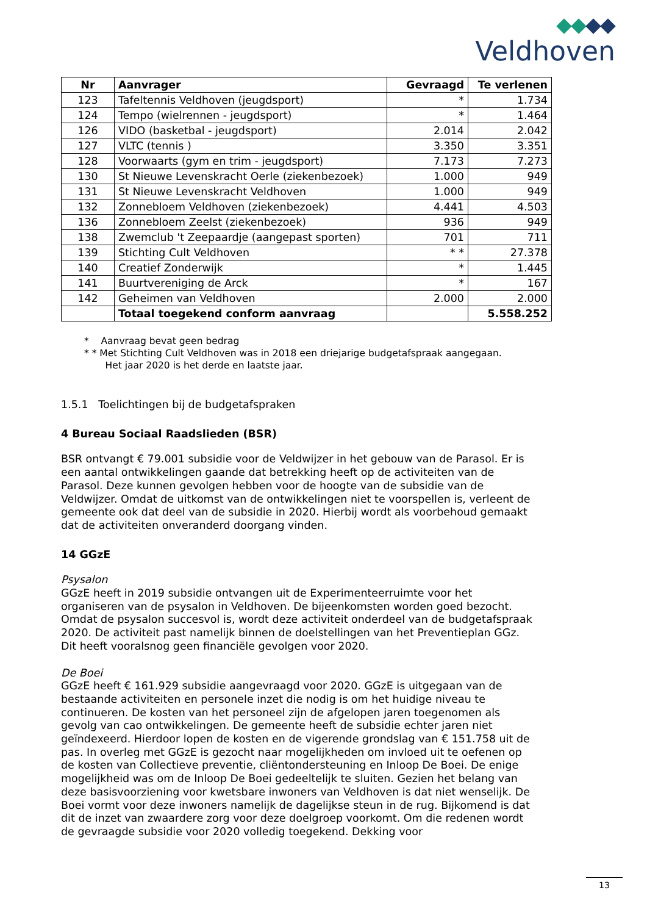Veldhoven
| Nr | Aanvrager | Gevraagd | Te verlenen |
| --- | --- | --- | --- |
| 123 | Tafeltennis Veldhoven (jeugdsport) | * | 1.734 |
| 124 | Tempo (wielrennen - jeugdsport) | * | 1.464 |
| 126 | VIDO (basketbal - jeugdsport) | 2.014 | 2.042 |
| 127 | VLTC (tennis ) | 3.350 | 3.351 |
| 128 | Voorwaarts (gym en trim - jeugdsport) | 7.173 | 7.273 |
| 130 | St Nieuwe Levenskracht Oerle (ziekenbezoek) | 1.000 | 949 |
| 131 | St Nieuwe Levenskracht Veldhoven | 1.000 | 949 |
| 132 | Zonnebloem Veldhoven (ziekenbezoek) | 4.441 | 4.503 |
| 136 | Zonnebloem Zeelst (ziekenbezoek) | 936 | 949 |
| 138 | Zwemclub 't Zeepaardje (aangepast sporten) | 701 | 711 |
| 139 | Stichting Cult Veldhoven | * * | 27.378 |
| 140 | Creatief Zonderwijk | * | 1.445 |
| 141 | Buurtvereniging de Arck | * | 167 |
| 142 | Geheimen van Veldhoven | 2.000 | 2.000 |
| | Totaal toegekend conform aanvraag | | 5.558.252 |
* Aanvraag bevat geen bedrag
* * Met Stichting Cult Veldhoven was in 2018 een driejarige budgetafspraak aangegaan.
Het jaar 2020 is het derde en laatste jaar.
1.5.1 Toelichtingen bij de budgetafspraken
4 Bureau Sociaal Raadslieden (BSR)
BSR ontvangt € 79.001 subsidie voor de Veldwijzer in het gebouw van de Parasol. Er is een aantal ontwikkelingen gaande dat betrekking heeft op de activiteiten van de Parasol. Deze kunnen gevolgen hebben voor de hoogte van de subsidie van de Veldwijzer. Omdat de uitkomst van de ontwikkelingen niet te voorspellen is, verleent de gemeente ook dat deel van de subsidie in 2020. Hierbij wordt als voorbehoud gemaakt dat de activiteiten onveranderd doorgang vinden.
14 GGzE
Psysalon
GGzE heeft in 2019 subsidie ontvangen uit de Experimenteerruimte voor het organiseren van de psysalon in Veldhoven. De bijeenkomsten worden goed bezocht. Omdat de psysalon succesvol is, wordt deze activiteit onderdeel van de budgetafspraak 2020. De activiteit past namelijk binnen de doelstellingen van het Preventieplan GGz. Dit heeft vooralsnog geen financiële gevolgen voor 2020.
De Boei
GGzE heeft € 161.929 subsidie aangevraagd voor 2020. GGzE is uitgegaan van de bestaande activiteiten en personele inzet die nodig is om het huidige niveau te continueren. De kosten van het personeel zijn de afgelopen jaren toegenomen als gevolg van cao ontwikkelingen. De gemeente heeft de subsidie echter jaren niet geïndexeerd. Hierdoor lopen de kosten en de vigerende grondslag van € 151.758 uit de pas. In overleg met GGzE is gezocht naar mogelijkheden om invloed uit te oefenen op de kosten van Collectieve preventie, cliëntondersteuning en Inloop De Boei. De enige mogelijkheid was om de Inloop De Boei gedeeltelijk te sluiten. Gezien het belang van deze basisvoorziening voor kwetsbare inwoners van Veldhoven is dat niet wenselijk. De Boei vormt voor deze inwoners namelijk de dagelijkse steun in de rug. Bijkomend is dat dit de inzet van zwaardere zorg voor deze doelgroep voorkomt. Om die redenen wordt de gevraagde subsidie voor 2020 volledig toegekend. Dekking voor
13